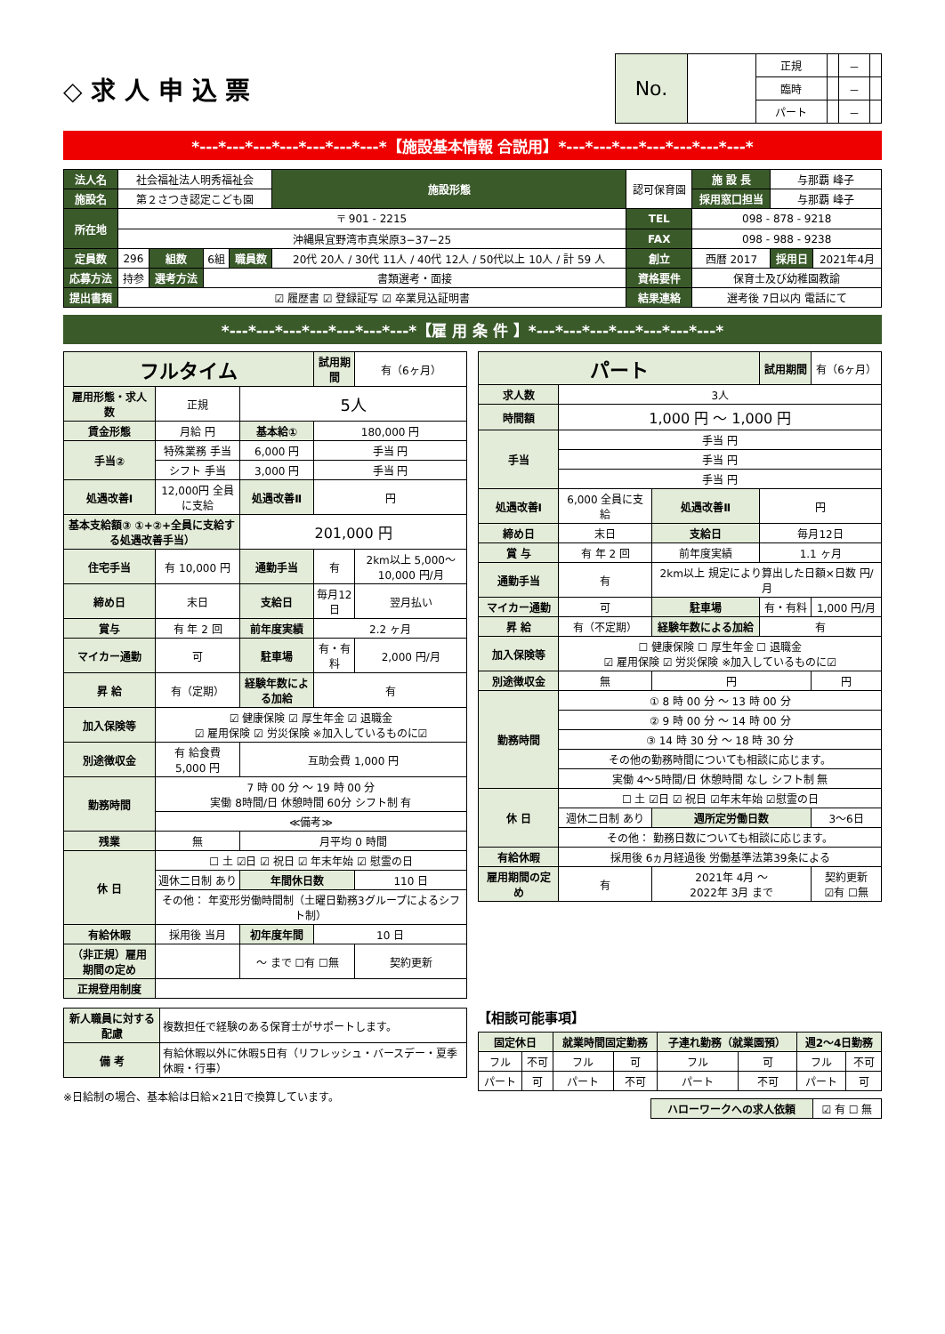◇ 求 人 申 込 票
| No. | | 正規 | | － | |
| | | 臨時 | | － | |
| | | パート | | － | |
*---*---*---*---*---*---*---*【施設基本情報 合説用】*---*---*---*---*---*---*---*
| 法人名 | 社会福祉法人明秀福祉会 | | | | 施設形態 | 認可保育園 | | 施 設 長 | 与那覇 峰子 | |
| 施設名 | 第２さつき認定こども園 | | | | | | | 採用窓口担当 | 与那覇 峰子 | |
| 所在地 | 〒 901 - 2215 | | | | | | TEL | 098 - 878 - 9218 | | |
| | 沖縄県宜野湾市真栄原3−37−25 | | | | | | FAX | 098 - 988 - 9238 | | |
| 定員数 | 296 | 組数 | 6組 | 職員数 | 20代 20人 / 30代 11人 / 40代 12人 / 50代以上 10人 / 計 59 人 | | 創立 | 西暦 2017 | 採用日 | 2021年4月 |
| 応募方法 | 持参 | 選考方法 | 書類選考・面接 | | | | 資格要件 | 保育士及び幼稚園教諭 | | |
| 提出書類 | ☑ 履歴書 ☑ 登録証写 ☑ 卒業見込証明書 | | | | | | 結果連絡 | 選考後 7日以内 電話にて | | |
*---*---*---*---*---*---*---*【雇 用 条 件 】*---*---*---*---*---*---*---*
| フルタイム | | | 試用期間 | 有（6ヶ月） | |
| 雇用形態・求人数 | 正規 | 5人 | | | |
| 賃金形態 | 月給 円 | 基本給① | 180,000 円 | | |
| 手当② | 特殊業務 手当 | 6,000 円 | 手当 円 | | |
| | シフト 手当 | 3,000 円 | 手当 円 | | |
| 処遇改善Ⅰ | 12,000円 全員に支給 | 処遇改善Ⅱ | 円 | | |
| 基本支給額③ ①+②+全員に支給する処遇改善手当） | | 201,000 円 | | | |
| 住宅手当 | 有 10,000 円 | 通勤手当 | 有 | 2km以上 5,000〜10,000 円/月 | |
| 締め日 | 末日 | 支給日 | 毎月12日 | 翌月払い | |
| 賞与 | 有 年 2 回 | 前年度実績 | 2.2 ヶ月 | | |
| マイカー通勤 | 可 | 駐車場 | 有・有料 | 2,000 円/月 | |
| 昇 給 | 有（定期） | 経験年数による加給 | 有 | | |
| 加入保険等 | ☑ 健康保険 ☑ 厚生年金 ☑ 退職金 ☑ 雇用保険 ☑ 労災保険 ※加入しているものに☑ | | | | |
| 別途徴収金 | 有 給食費 5,000 円 | 互助会費 1,000 円 | | | |
| 勤務時間 | 7 時 00 分 〜 19 時 00 分 実働 8時間/日 休憩時間 60分 シフト制 有 | | | | |
| | ≪備考≫ | | | | |
| 残業 | 無 | 月平均 0 時間 | | | |
| 休 日 | ☐ 土 ☑日 ☑ 祝日 ☑ 年末年始 ☑ 慰霊の日 | | | | |
| | 週休二日制 あり | 年間休日数 | | 110 日 | |
| | その他： 年変形労働時間制（土曜日勤務3グループによるシフト制） | | | | |
| 有給休暇 | 採用後 当月 | 初年度年間 | 10 日 | | |
| （非正規）雇用期間の定め | | 〜 まで ☐有 ☐無 | | | 契約更新 |
| 正規登用制度 | | | | | |
| パート | | | 試用期間 | 有（6ヶ月） |
| 求人数 | 3人 | | | |
| 時間額 | 1,000 円 〜 1,000 円 | | | |
| 手当 | 手当 円 | | | |
| | 手当 円 | | | |
| | 手当 円 | | | |
| 処遇改善Ⅰ | 6,000 全員に支給 | 処遇改善Ⅱ | 円 | |
| 締め日 | 末日 | 支給日 | 毎月12日 | |
| 賞 与 | 有 年 2 回 | 前年度実績 | 1.1 ヶ月 | |
| 通勤手当 | 有 | 2km以上 規定により算出した日額×日数 円/月 | | |
| マイカー通勤 | 可 | 駐車場 | 有・有料 | 1,000 円/月 |
| 昇 給 | 有（不定期） | 経験年数による加給 | 有 | |
| 加入保険等 | ☐ 健康保険 ☐ 厚生年金 ☐ 退職金 ☑ 雇用保険 ☑ 労災保険 ※加入しているものに☑ | | | |
| 別途徴収金 | 無 | 円 | | 円 |
| 勤務時間 | ① 8 時 00 分 〜 13 時 00 分 | | | |
| | ② 9 時 00 分 〜 14 時 00 分 | | | |
| | ③ 14 時 30 分 〜 18 時 30 分 | | | |
| | その他の勤務時間についても相談に応じます。 | | | |
| | 実働 4〜5時間/日 休憩時間 なし シフト制 無 | | | |
| 休 日 | ☐ 土 ☑日 ☑ 祝日 ☑年末年始 ☑慰霊の日 | | | |
| | 週休二日制 あり | 週所定労働日数 | | 3〜6日 |
| | その他： 勤務日数についても相談に応じます。 | | | |
| 有給休暇 | 採用後 6ヵ月経過後 労働基準法第39条による | | | |
| 雇用期間の定め | 有 | 2021年 4月 〜 2022年 3月 まで | | 契約更新 ☑有 ☐無 |
| 新人職員に対する配慮 | 複数担任で経験のある保育士がサポートします。 |
| 備 考 | 有給休暇以外に休暇5日有（リフレッシュ・バースデー・夏季休暇・行事） |
※日給制の場合、基本給は日給×21日で換算しています。
【相談可能事項】
| 固定休日 | | 就業時間固定勤務 | | 子連れ勤務（就業園預） | | 週2〜4日勤務 | |
| フル | 不可 | フル | 可 | フル | 可 | フル | 不可 |
| パート | 可 | パート | 不可 | パート | 不可 | パート | 可 |
| ハローワークへの求人依頼 | ☑ 有 ☐ 無 |